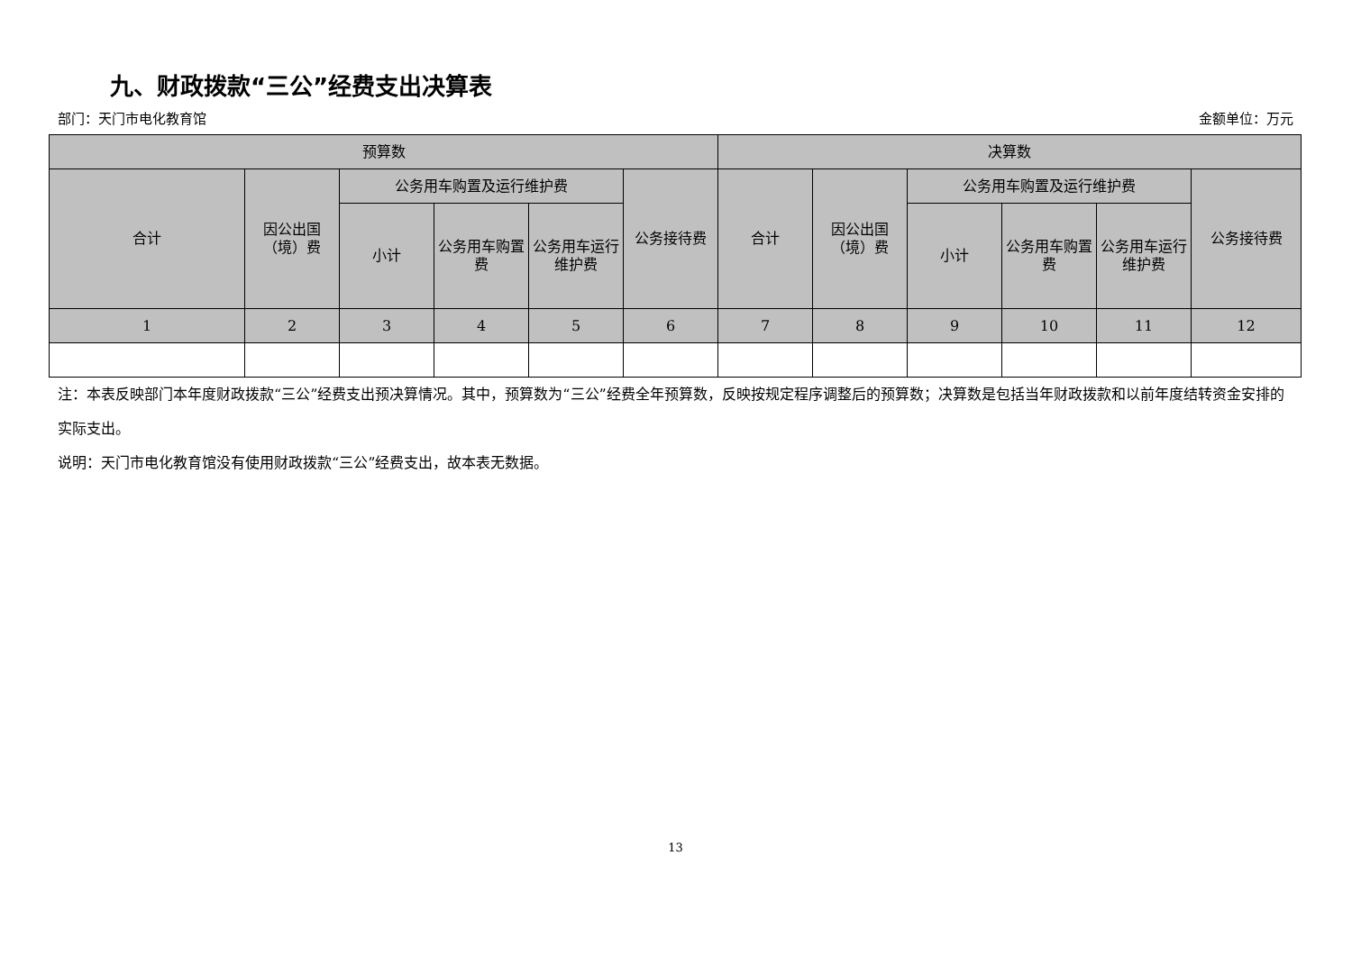九、财政拨款“三公”经费支出决算表
部门：天门市电化教育馆 金额单位：万元
| 预算数 | | | | | | 决算数 | | | | | |
| --- | --- | --- | --- | --- | --- | --- | --- | --- | --- | --- | --- |
| 合计 | 因公出国（境）费 | 公务用车购置及运行维护费 | | | 公务接待费 | 合计 | 因公出国（境）费 | 公务用车购置及运行维护费 | | | 公务接待费 |
| | | 小计 | 公务用车购置费 | 公务用车运行维护费 | | | | 小计 | 公务用车购置费 | 公务用车运行维护费 | |
| 1 | 2 | 3 | 4 | 5 | 6 | 7 | 8 | 9 | 10 | 11 | 12 |
注：本表反映部门本年度财政拨款“三公”经费支出预决算情况。其中，预算数为“三公”经费全年预算数，反映按规定程序调整后的预算数；决算数是包括当年财政拨款和以前年度结转资金安排的实际支出。
说明：天门市电化教育馆没有使用财政拨款“三公”经费支出，故本表无数据。
13